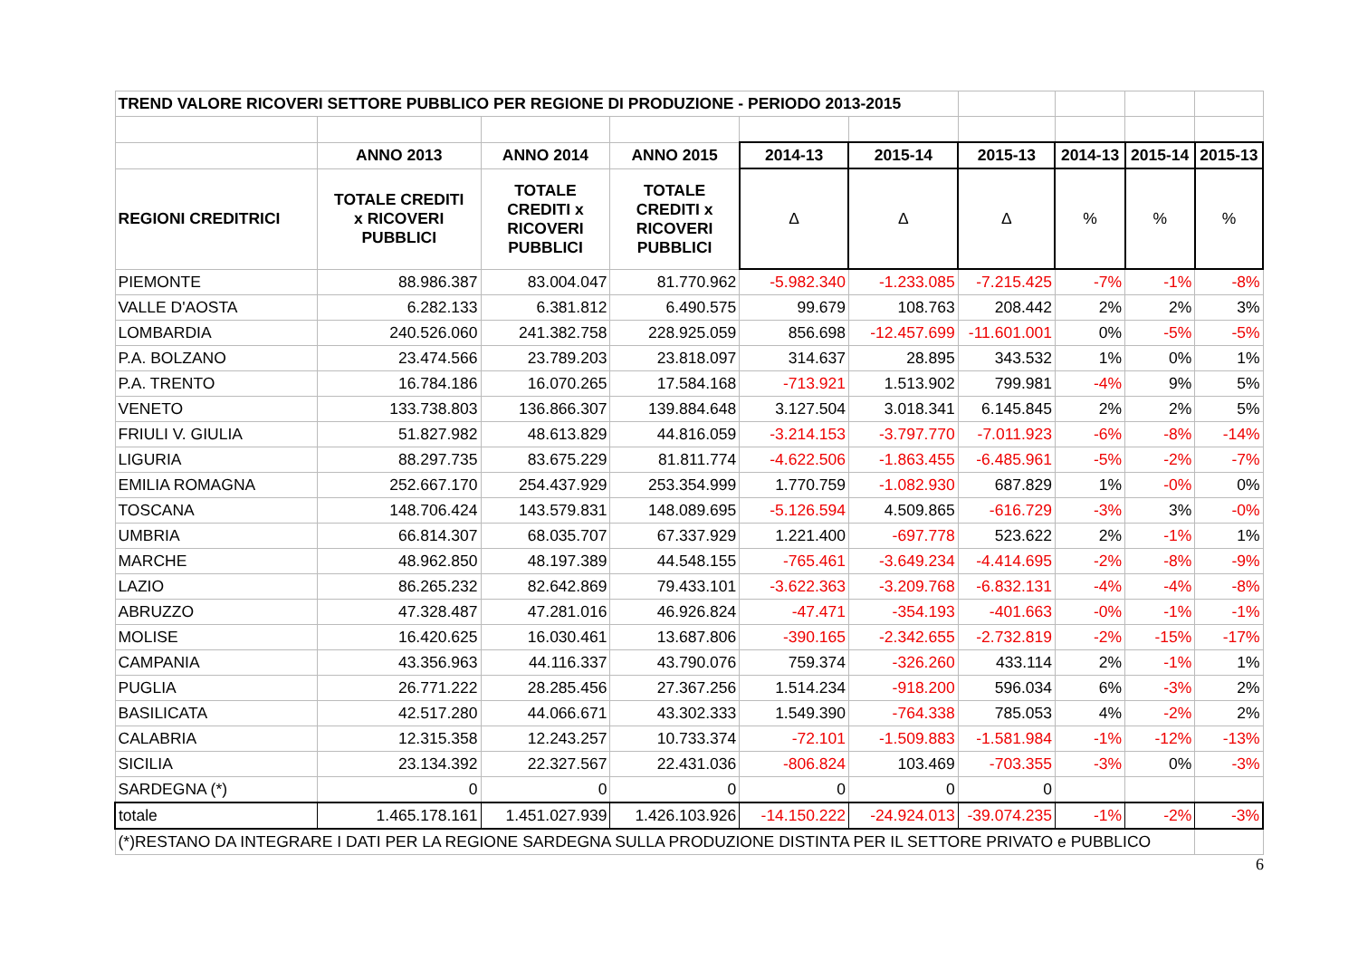| TREND VALORE RICOVERI SETTORE PUBBLICO PER REGIONE DI PRODUZIONE - PERIODO 2013-2015 | | | | | | | | | |
| | ANNO 2013 | ANNO 2014 | ANNO 2015 | 2014-13 | 2015-14 | 2015-13 | 2014-13 | 2015-14 | 2015-13 |
| REGIONI CREDITRICI | TOTALE CREDITI x RICOVERI PUBBLICI | TOTALE CREDITI x RICOVERI PUBBLICI | TOTALE CREDITI x RICOVERI PUBBLICI | Δ | Δ | Δ | % | % | % |
| PIEMONTE | 88.986.387 | 83.004.047 | 81.770.962 | -5.982.340 | -1.233.085 | -7.215.425 | -7% | -1% | -8% |
| VALLE D'AOSTA | 6.282.133 | 6.381.812 | 6.490.575 | 99.679 | 108.763 | 208.442 | 2% | 2% | 3% |
| LOMBARDIA | 240.526.060 | 241.382.758 | 228.925.059 | 856.698 | -12.457.699 | -11.601.001 | 0% | -5% | -5% |
| P.A. BOLZANO | 23.474.566 | 23.789.203 | 23.818.097 | 314.637 | 28.895 | 343.532 | 1% | 0% | 1% |
| P.A. TRENTO | 16.784.186 | 16.070.265 | 17.584.168 | -713.921 | 1.513.902 | 799.981 | -4% | 9% | 5% |
| VENETO | 133.738.803 | 136.866.307 | 139.884.648 | 3.127.504 | 3.018.341 | 6.145.845 | 2% | 2% | 5% |
| FRIULI V. GIULIA | 51.827.982 | 48.613.829 | 44.816.059 | -3.214.153 | -3.797.770 | -7.011.923 | -6% | -8% | -14% |
| LIGURIA | 88.297.735 | 83.675.229 | 81.811.774 | -4.622.506 | -1.863.455 | -6.485.961 | -5% | -2% | -7% |
| EMILIA ROMAGNA | 252.667.170 | 254.437.929 | 253.354.999 | 1.770.759 | -1.082.930 | 687.829 | 1% | -0% | 0% |
| TOSCANA | 148.706.424 | 143.579.831 | 148.089.695 | -5.126.594 | 4.509.865 | -616.729 | -3% | 3% | -0% |
| UMBRIA | 66.814.307 | 68.035.707 | 67.337.929 | 1.221.400 | -697.778 | 523.622 | 2% | -1% | 1% |
| MARCHE | 48.962.850 | 48.197.389 | 44.548.155 | -765.461 | -3.649.234 | -4.414.695 | -2% | -8% | -9% |
| LAZIO | 86.265.232 | 82.642.869 | 79.433.101 | -3.622.363 | -3.209.768 | -6.832.131 | -4% | -4% | -8% |
| ABRUZZO | 47.328.487 | 47.281.016 | 46.926.824 | -47.471 | -354.193 | -401.663 | -0% | -1% | -1% |
| MOLISE | 16.420.625 | 16.030.461 | 13.687.806 | -390.165 | -2.342.655 | -2.732.819 | -2% | -15% | -17% |
| CAMPANIA | 43.356.963 | 44.116.337 | 43.790.076 | 759.374 | -326.260 | 433.114 | 2% | -1% | 1% |
| PUGLIA | 26.771.222 | 28.285.456 | 27.367.256 | 1.514.234 | -918.200 | 596.034 | 6% | -3% | 2% |
| BASILICATA | 42.517.280 | 44.066.671 | 43.302.333 | 1.549.390 | -764.338 | 785.053 | 4% | -2% | 2% |
| CALABRIA | 12.315.358 | 12.243.257 | 10.733.374 | -72.101 | -1.509.883 | -1.581.984 | -1% | -12% | -13% |
| SICILIA | 23.134.392 | 22.327.567 | 22.431.036 | -806.824 | 103.469 | -703.355 | -3% | 0% | -3% |
| SARDEGNA (*) | 0 | 0 | 0 | 0 | 0 | 0 | | | |
| totale | 1.465.178.161 | 1.451.027.939 | 1.426.103.926 | -14.150.222 | -24.924.013 | -39.074.235 | -1% | -2% | -3% |
| (*)RESTANO DA INTEGRARE I DATI PER LA REGIONE SARDEGNA SULLA PRODUZIONE DISTINTA PER IL SETTORE PRIVATO e PUBBLICO | | | | | | | | | |
6